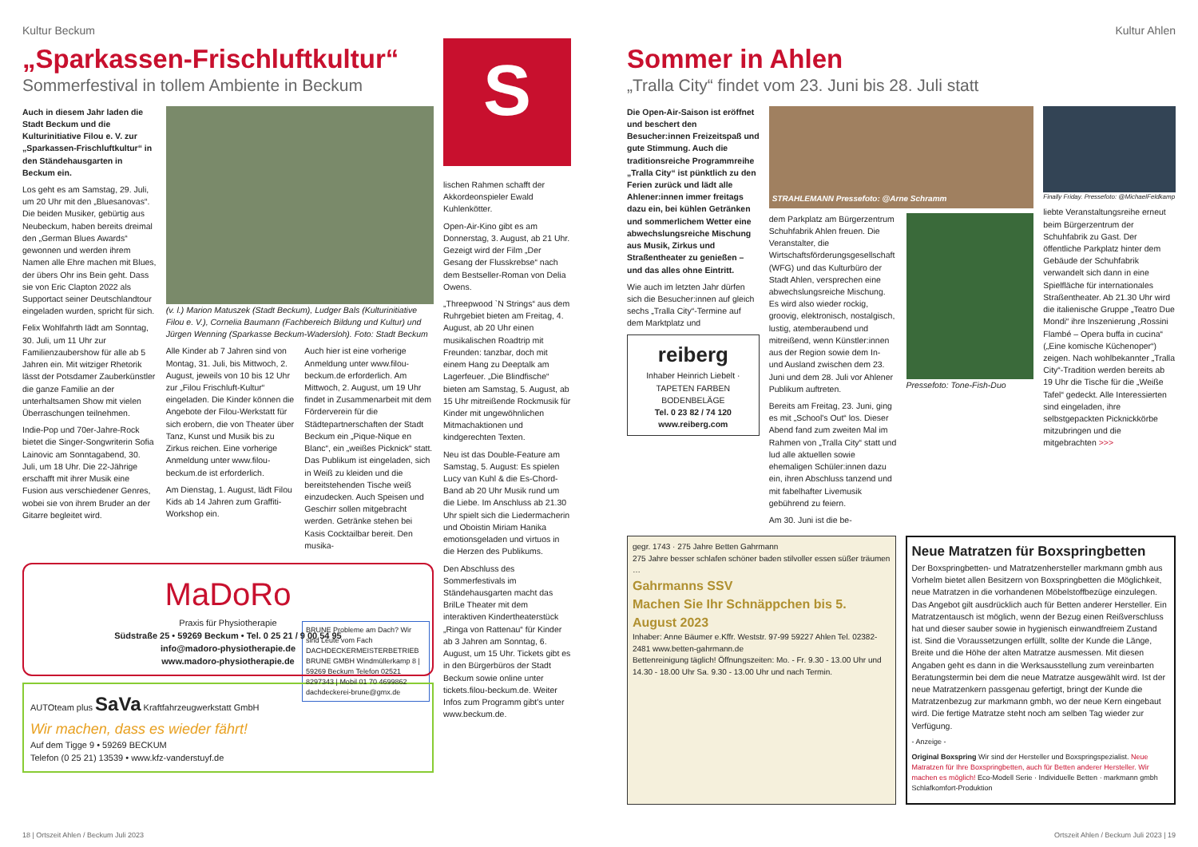Kultur Beckum
„Sparkassen-Frischluftkultur“
Sommerfestival in tollem Ambiente in Beckum
Auch in diesem Jahr laden die Stadt Beckum und die Kulturinitiative Filou e. V. zur „Sparkassen-Frischluftkultur“ in den Ständehausgarten in Beckum ein.
Los geht es am Samstag, 29. Juli, um 20 Uhr mit den „Bluesanovas“. Die beiden Musiker, gebürtig aus Neubeckum, haben bereits dreimal den „German Blues Awards“ gewonnen und werden ihrem Namen alle Ehre machen mit Blues, der übers Ohr ins Bein geht. Dass sie von Eric Clapton 2022 als Supportact seiner Deutschlandtour eingeladen wurden, spricht für sich.
Felix Wohlfahrth lädt am Sonntag, 30. Juli, um 11 Uhr zur Familienzaubershow für alle ab 5 Jahren ein. Mit witziger Rhetorik lässt der Potsdamer Zauberkünstler die ganze Familie an der unterhaltsamen Show mit vielen Überraschungen teilnehmen.
Indie-Pop und 70er-Jahre-Rock bietet die Singer-Songwriterin Sofia Lainovic am Sonntagabend, 30. Juli, um 18 Uhr. Die 22-Jährige erschafft mit ihrer Musik eine Fusion aus verschiedener Genres, wobei sie von ihrem Bruder an der Gitarre begleitet wird.
(v. l.) Marion Matuszek (Stadt Beckum), Ludger Bals (Kulturinitiative Filou e. V.), Cornelia Baumann (Fachbereich Bildung und Kultur) und Jürgen Wenning (Sparkasse Beckum-Wadersloh). Foto: Stadt Beckum
Alle Kinder ab 7 Jahren sind von Montag, 31. Juli, bis Mittwoch, 2. August, jeweils von 10 bis 12 Uhr zur „Filou Frischluft-Kultur“ eingeladen. Die Kinder können die Angebote der Filou-Werkstatt für sich erobern, die von Theater über Tanz, Kunst und Musik bis zu Zirkus reichen. Eine vorherige Anmeldung unter www.filou-beckum.de ist erforderlich.
Am Dienstag, 1. August, lädt Filou Kids ab 14 Jahren zum Graffiti-Workshop ein.
Auch hier ist eine vorherige Anmeldung unter www.filou-beckum.de erforderlich. Am Mittwoch, 2. August, um 19 Uhr findet in Zusammenarbeit mit dem Förderverein für die Städtepartnerschaften der Stadt Beckum ein „Pique-Nique en Blanc“, ein „weißes Picknick“ statt. Das Publikum ist eingeladen, sich in Weiß zu kleiden und die bereitstehenden Tische weiß einzudecken. Auch Speisen und Geschirr sollen mitgebracht werden. Getränke stehen bei Kasis Cocktailbar bereit. Den musika-
MaDoRo
Praxis für Physiotherapie
Südstraße 25 • 59269 Beckum • Tel. 0 25 21 / 9 00 54 95
info@madoro-physiotherapie.de
www.madoro-physiotherapie.de
AUTOteam plus SaVa Kraftfahrzeugwerkstatt GmbH
Wir machen, dass es wieder fährt!
Auf dem Tigge 9 • 59269 BECKUM
Telefon (0 25 21) 13539 • www.kfz-vanderstuyf.de
S
lischen Rahmen schafft der Akkordeonspieler Ewald Kuhlenkötter.
Open-Air-Kino gibt es am Donnerstag, 3. August, ab 21 Uhr. Gezeigt wird der Film „Der Gesang der Flusskrebse“ nach dem Bestseller-Roman von Delia Owens.
„Threepwood `N Strings“ aus dem Ruhrgebiet bieten am Freitag, 4. August, ab 20 Uhr einen musikalischen Roadtrip mit Freunden: tanzbar, doch mit einem Hang zu Deeptalk am Lagerfeuer. „Die Blindfische“ bieten am Samstag, 5. August, ab 15 Uhr mitreißende Rockmusik für Kinder mit ungewöhnlichen Mitmachaktionen und kindgerechten Texten.
Neu ist das Double-Feature am Samstag, 5. August: Es spielen Lucy van Kuhl & die Es-Chord-Band ab 20 Uhr Musik rund um die Liebe. Im Anschluss ab 21.30 Uhr spielt sich die Liedermacherin und Oboistin Miriam Hanika emotionsgeladen und virtuos in die Herzen des Publikums.
Den Abschluss des Sommerfestivals im Ständehausgarten macht das BrilLe Theater mit dem interaktiven Kindertheaterstück „Ringa von Rattenau“ für Kinder ab 3 Jahren am Sonntag, 6. August, um 15 Uhr. Tickets gibt es in den Bürgerbüros der Stadt Beckum sowie online unter tickets.filou-beckum.de. Weiter Infos zum Programm gibt's unter www.beckum.de.
BRUNE Probleme am Dach? Wir sind Leute vom Fach
DACHDECKERMEISTERBETRIEB BRUNE GMBH Windmüllerkamp 8 | 59269 Beckum Telefon 02521 8297343 | Mobil 01 70 4699862 dachdeckerei-brune@gmx.de
18 | Ortszeit Ahlen / Beckum Juli 2023
Kultur Ahlen
Sommer in Ahlen
„Tralla City“ findet vom 23. Juni bis 28. Juli statt
Die Open-Air-Saison ist eröffnet und beschert den Besucher:innen Freizeitspaß und gute Stimmung. Auch die traditionsreiche Programmreihe „Tralla City“ ist pünktlich zu den Ferien zurück und lädt alle Ahlener:innen immer freitags dazu ein, bei kühlen Getränken und sommerlichem Wetter eine abwechslungsreiche Mischung aus Musik, Zirkus und Straßentheater zu genießen – und das alles ohne Eintritt.
Wie auch im letzten Jahr dürfen sich die Besucher:innen auf gleich sechs „Tralla City“-Termine auf dem Marktplatz und
reiberg
Inhaber Heinrich Liebelt · TAPETEN FARBEN BODENBELÄGE
Tel. 0 23 82 / 74 120
www.reiberg.com
STRAHLEMANN Pressefoto: @Arne Schramm
dem Parkplatz am Bürgerzentrum Schuhfabrik Ahlen freuen. Die Veranstalter, die Wirtschaftsförderungsgesellschaft (WFG) und das Kulturbüro der Stadt Ahlen, versprechen eine abwechslungsreiche Mischung. Es wird also wieder rockig, groovig, elektronisch, nostalgisch, lustig, atemberaubend und mitreißend, wenn Künstler:innen aus der Region sowie dem In- und Ausland zwischen dem 23. Juni und dem 28. Juli vor Ahlener Publikum auftreten.
Bereits am Freitag, 23. Juni, ging es mit „School's Out“ los. Dieser Abend fand zum zweiten Mal im Rahmen von „Tralla City“ statt und lud alle aktuellen sowie ehemaligen Schüler:innen dazu ein, ihren Abschluss tanzend und mit fabelhafter Livemusik gebührend zu feiern.
Am 30. Juni ist die be-
Pressefoto: Tone-Fish-Duo
Finally Friday. Pressefoto: @MichaelFeldkamp
liebte Veranstaltungsreihe erneut beim Bürgerzentrum der Schuhfabrik zu Gast. Der öffentliche Parkplatz hinter dem Gebäude der Schuhfabrik verwandelt sich dann in eine Spielfläche für internationales Straßentheater. Ab 21.30 Uhr wird die italienische Gruppe „Teatro Due Mondi“ ihre Inszenierung „Rossini Flambé – Opera buffa in cucina“ („Eine komische Küchenoper“) zeigen. Nach wohlbekannter „Tralla City“-Tradition werden bereits ab 19 Uhr die Tische für die „Weiße Tafel“ gedeckt. Alle Interessierten sind eingeladen, ihre selbstgepackten Picknickkörbe mitzubringen und die mitgebrachten >>>
gegr. 1743 · 275 Jahre Betten Gahrmann
275 Jahre besser schlafen schöner baden stilvoller essen süßer träumen …
Gahrmanns SSV
Machen Sie Ihr Schnäppchen bis 5. August 2023
Inhaber: Anne Bäumer e.Kffr. Weststr. 97-99 59227 Ahlen Tel. 02382-2481 www.betten-gahrmann.de
Bettenreinigung täglich! Öffnungszeiten: Mo. - Fr. 9.30 - 13.00 Uhr und 14.30 - 18.00 Uhr Sa. 9.30 - 13.00 Uhr und nach Termin.
Neue Matratzen für Boxspringbetten
Der Boxspringbetten- und Matratzenhersteller markmann gmbh aus Vorhelm bietet allen Besitzern von Boxspringbetten die Möglichkeit, neue Matratzen in die vorhandenen Möbelstoffbezüge einzulegen. Das Angebot gilt ausdrücklich auch für Betten anderer Hersteller. Ein Matratzentausch ist möglich, wenn der Bezug einen Reißverschluss hat und dieser sauber sowie in hygienisch einwandfreiem Zustand ist. Sind die Voraussetzungen erfüllt, sollte der Kunde die Länge, Breite und die Höhe der alten Matratze ausmessen. Mit diesen Angaben geht es dann in die Werksausstellung zum vereinbarten Beratungstermin bei dem die neue Matratze ausgewählt wird. Ist der neue Matratzenkern passgenau gefertigt, bringt der Kunde die Matratzenbezug zur markmann gmbh, wo der neue Kern eingebaut wird. Die fertige Matratze steht noch am selben Tag wieder zur Verfügung.
- Anzeige -
Original Boxspring Wir sind der Hersteller und Boxspringspezialist. Neue Matratzen für Ihre Boxspringbetten, auch für Betten anderer Hersteller. Wir machen es möglich! Eco-Modell Serie · Individuelle Betten · markmann gmbh Schlafkomfort-Produktion
Ortszeit Ahlen / Beckum Juli 2023 | 19